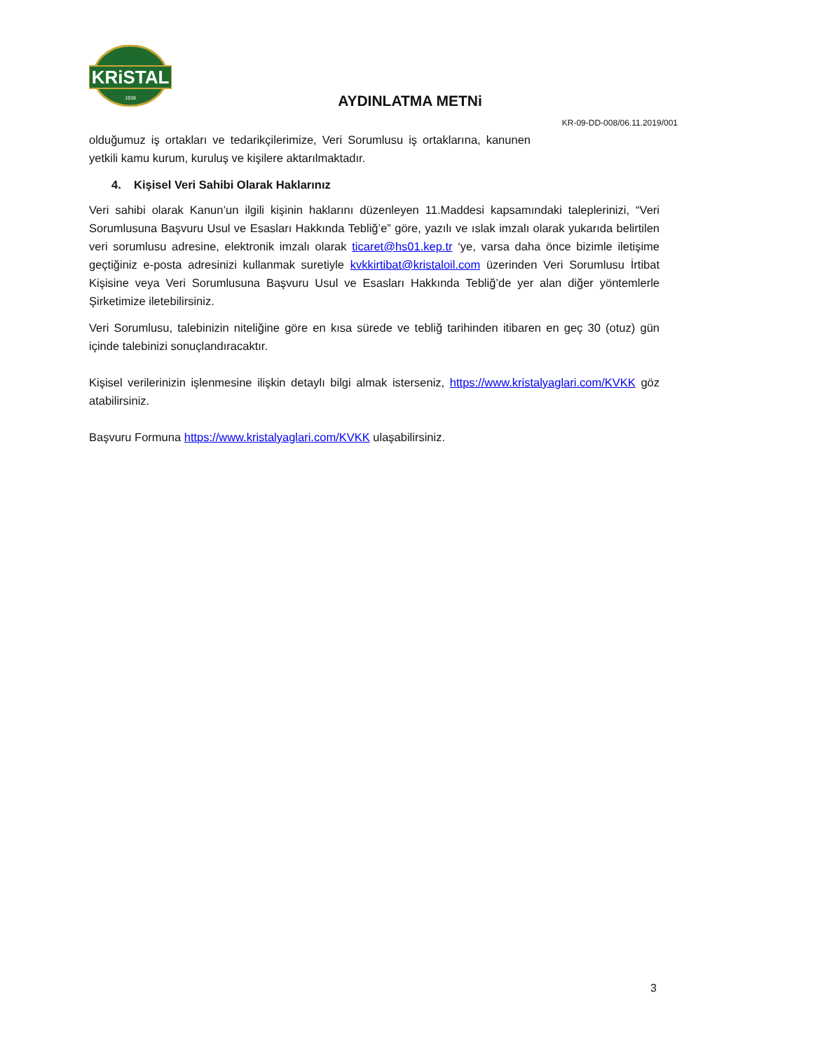KRiSTAL
1938
AYDINLATMA METNi
KR-09-DD-008/06.11.2019/001
olduğumuz iş ortakları ve tedarikçilerimize, Veri Sorumlusu iş ortaklarına, kanunen yetkili kamu kurum, kuruluş ve kişilere aktarılmaktadır.
4. Kişisel Veri Sahibi Olarak Haklarınız
Veri sahibi olarak Kanun’un ilgili kişinin haklarını düzenleyen 11.Maddesi kapsamındaki taleplerinizi, “Veri Sorumlusuna Başvuru Usul ve Esasları Hakkında Tebliğ’e” göre, yazılı ve ıslak imzalı olarak yukarıda belirtilen veri sorumlusu adresine, elektronik imzalı olarak ticaret@hs01.kep.tr ‘ye, varsa daha önce bizimle iletişime geçtiğiniz e-posta adresinizi kullanmak suretiyle kvkkirtibat@kristaloil.com üzerinden Veri Sorumlusu İrtibat Kişisine veya Veri Sorumlusuna Başvuru Usul ve Esasları Hakkında Tebliğ’de yer alan diğer yöntemlerle Şirketimize iletebilirsiniz.
Veri Sorumlusu, talebinizin niteliğine göre en kısa sürede ve tebliğ tarihinden itibaren en geç 30 (otuz) gün içinde talebinizi sonuçlandıracaktır.
Kişisel verilerinizin işlenmesine ilişkin detaylı bilgi almak isterseniz, https://www.kristalyaglari.com/KVKK göz atabilirsiniz.
Başvuru Formuna https://www.kristalyaglari.com/KVKK ulaşabilirsiniz.
3